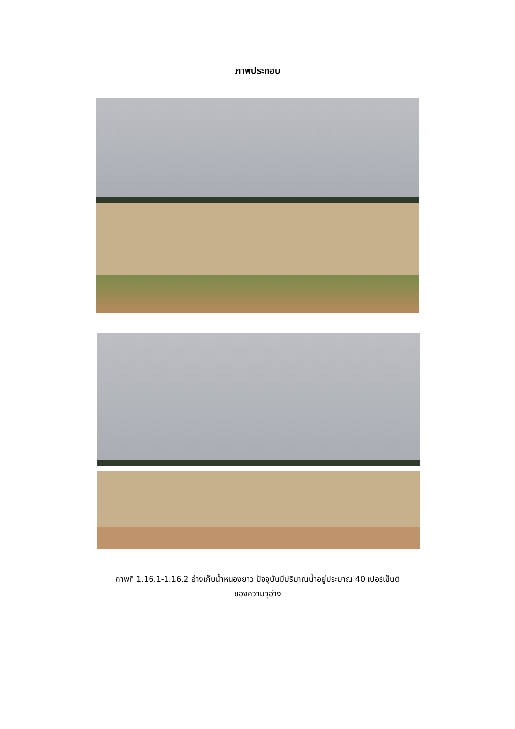ภาพประกอบ
ภาพที่ 1.16.1-1.16.2 อ่างเก็บน้ำหนองยาว ปัจจุบันมีปริมาณน้ำอยู่ประมาณ 40 เปอร์เซ็นต์
ของความจุอ่าง